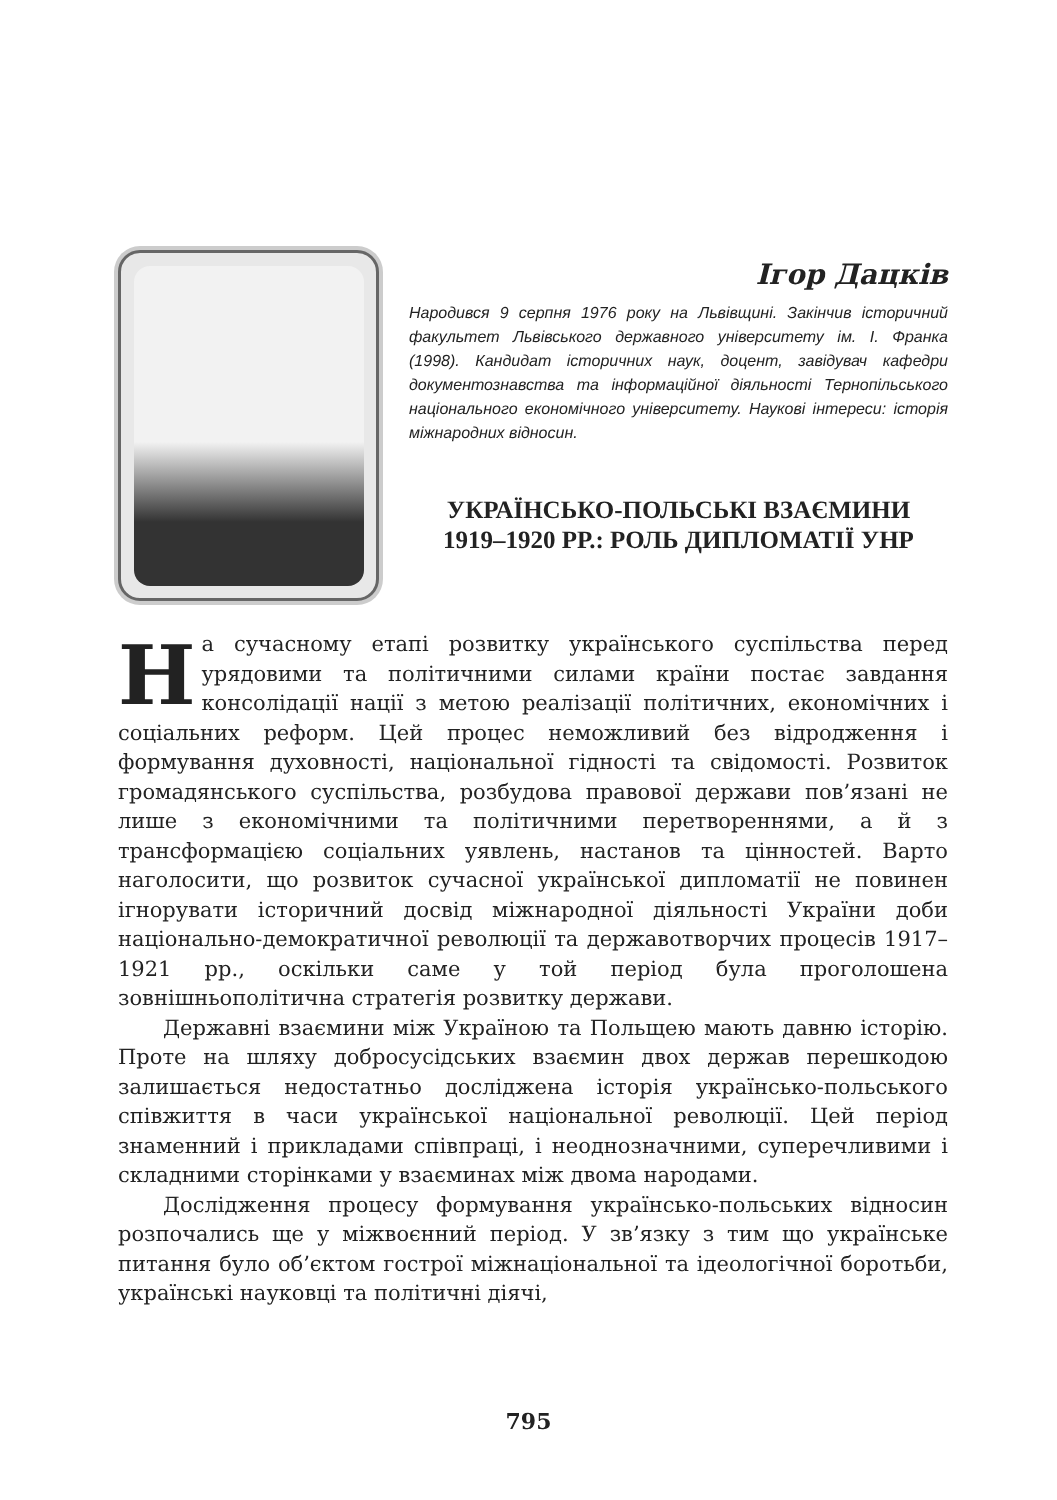Ігор Дацків
Народився 9 серпня 1976 року на Львівщині. Закінчив історичний факультет Львівського державного університету ім. І. Франка (1998). Кандидат історичних наук, доцент, завідувач кафедри документознавства та інформаційної діяльності Тернопільського національного економічного університету. Наукові інтереси: історія міжнародних відносин.
УКРАЇНСЬКО-ПОЛЬСЬКІ ВЗАЄМИНИ
1919–1920 РР.: РОЛЬ ДИПЛОМАТІЇ УНР
На сучасному етапі розвитку українського суспільства перед урядовими та політичними силами країни постає завдання консолідації нації з метою реалізації політичних, економічних і соціальних реформ. Цей процес неможливий без відродження і формування духовності, національної гідності та свідомості. Розвиток громадянського суспільства, розбудова правової держави пов’язані не лише з економічними та політичними перетвореннями, а й з трансформацією соціальних уявлень, настанов та цінностей. Варто наголосити, що розвиток сучасної української дипломатії не повинен ігнорувати історичний досвід міжнародної діяльності України доби національно-демократичної революції та державотворчих процесів 1917–1921 рр., оскільки саме у той період була проголошена зовнішньополітична стратегія розвитку держави.
Державні взаємини між Україною та Польщею мають давню історію. Проте на шляху добросусідських взаємин двох держав перешкодою залишається недостатньо досліджена історія українсько-польського співжиття в часи української національної революції. Цей період знаменний і прикладами співпраці, і неоднозначними, суперечливими і складними сторінками у взаєминах між двома народами.
Дослідження процесу формування українсько-польських відносин розпочались ще у міжвоєнний період. У зв’язку з тим що українське питання було об’єктом гострої міжнаціональної та ідеологічної боротьби, українські науковці та політичні діячі,
795